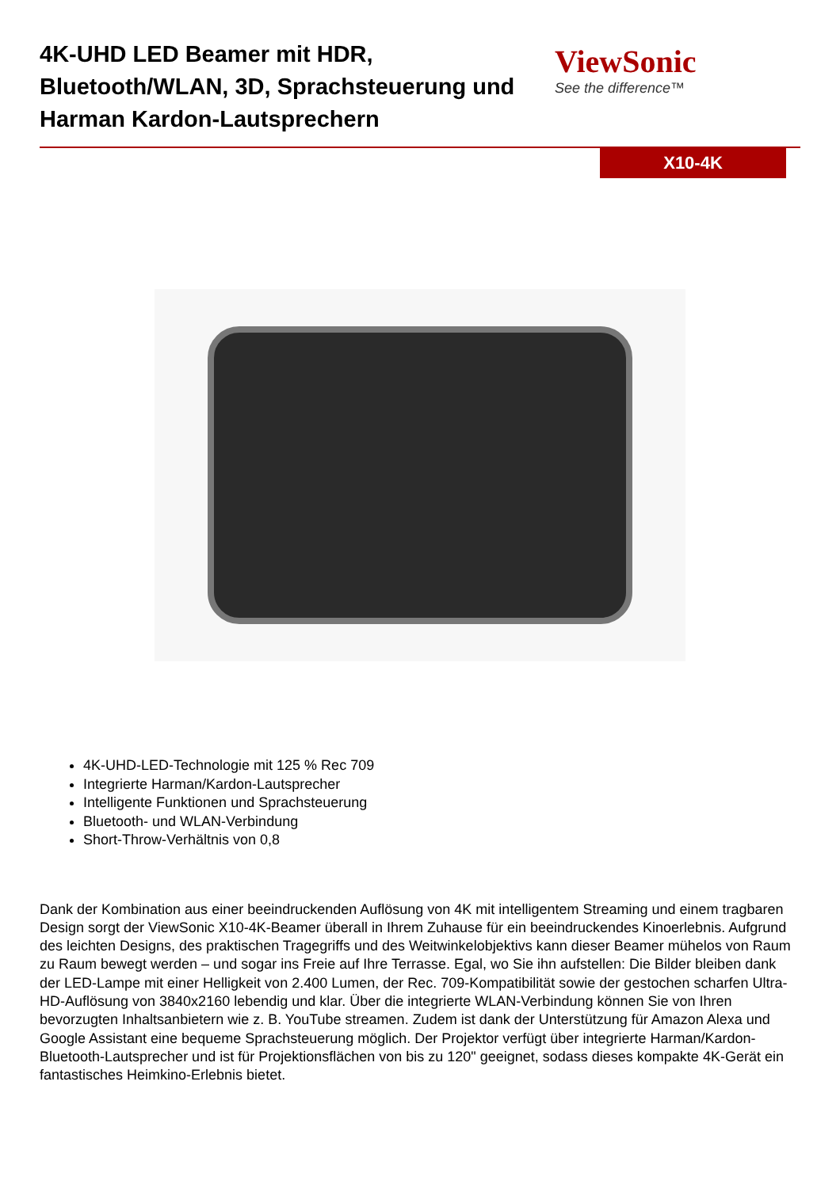4K-UHD LED Beamer mit HDR, Bluetooth/WLAN, 3D, Sprachsteuerung und Harman Kardon-Lautsprechern
ViewSonic
See the difference™
X10-4K
4K-UHD-LED-Technologie mit 125 % Rec 709
Integrierte Harman/Kardon-Lautsprecher
Intelligente Funktionen und Sprachsteuerung
Bluetooth- und WLAN-Verbindung
Short-Throw-Verhältnis von 0,8
Dank der Kombination aus einer beeindruckenden Auflösung von 4K mit intelligentem Streaming und einem tragbaren Design sorgt der ViewSonic X10-4K-Beamer überall in Ihrem Zuhause für ein beeindruckendes Kinoerlebnis. Aufgrund des leichten Designs, des praktischen Tragegriffs und des Weitwinkelobjektivs kann dieser Beamer mühelos von Raum zu Raum bewegt werden – und sogar ins Freie auf Ihre Terrasse. Egal, wo Sie ihn aufstellen: Die Bilder bleiben dank der LED-Lampe mit einer Helligkeit von 2.400 Lumen, der Rec. 709-Kompatibilität sowie der gestochen scharfen Ultra-HD-Auflösung von 3840x2160 lebendig und klar. Über die integrierte WLAN-Verbindung können Sie von Ihren bevorzugten Inhaltsanbietern wie z. B. YouTube streamen. Zudem ist dank der Unterstützung für Amazon Alexa und Google Assistant eine bequeme Sprachsteuerung möglich. Der Projektor verfügt über integrierte Harman/Kardon-Bluetooth-Lautsprecher und ist für Projektionsflächen von bis zu 120" geeignet, sodass dieses kompakte 4K-Gerät ein fantastisches Heimkino-Erlebnis bietet.